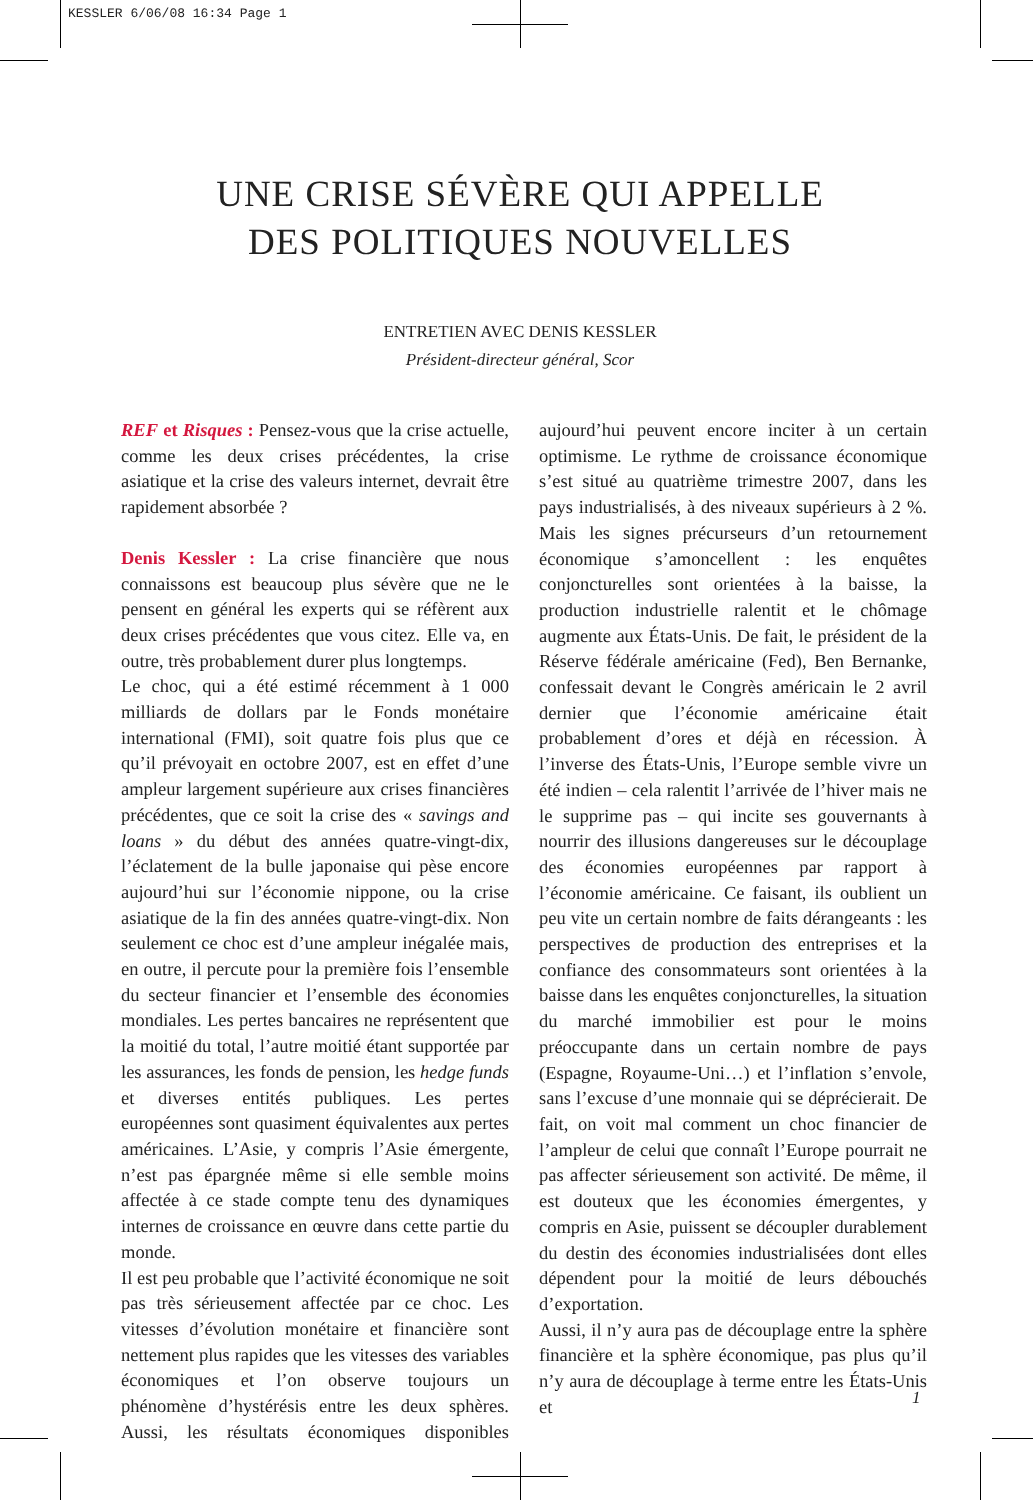KESSLER 6/06/08 16:34 Page 1
UNE CRISE SÉVÈRE QUI APPELLE
DES POLITIQUES NOUVELLES
ENTRETIEN AVEC DENIS KESSLER
Président-directeur général, Scor
REF et Risques : Pensez-vous que la crise actuelle, comme les deux crises précédentes, la crise asiatique et la crise des valeurs internet, devrait être rapidement absorbée ?
Denis Kessler : La crise financière que nous connaissons est beaucoup plus sévère que ne le pensent en général les experts qui se réfèrent aux deux crises précédentes que vous citez. Elle va, en outre, très probablement durer plus longtemps.
Le choc, qui a été estimé récemment à 1 000 milliards de dollars par le Fonds monétaire international (FMI), soit quatre fois plus que ce qu’il prévoyait en octobre 2007, est en effet d’une ampleur largement supérieure aux crises financières précédentes, que ce soit la crise des « savings and loans » du début des années quatre-vingt-dix, l’éclatement de la bulle japonaise qui pèse encore aujourd’hui sur l’économie nippone, ou la crise asiatique de la fin des années quatre-vingt-dix. Non seulement ce choc est d’une ampleur inégalée mais, en outre, il percute pour la première fois l’ensemble du secteur financier et l’ensemble des économies mondiales. Les pertes bancaires ne représentent que la moitié du total, l’autre moitié étant supportée par les assurances, les fonds de pension, les hedge funds et diverses entités publiques. Les pertes européennes sont quasiment équivalentes aux pertes américaines. L’Asie, y compris l’Asie émergente, n’est pas épargnée même si elle semble moins affectée à ce stade compte tenu des dynamiques internes de croissance en œuvre dans cette partie du monde.
Il est peu probable que l’activité économique ne soit pas très sérieusement affectée par ce choc. Les vitesses d’évolution monétaire et financière sont nettement plus rapides que les vitesses des variables économiques et l’on observe toujours un phénomène d’hystérésis entre les deux sphères. Aussi, les résultats économiques disponibles aujourd’hui peuvent encore inciter à un certain optimisme. Le rythme de croissance économique s’est situé au quatrième trimestre 2007, dans les pays industrialisés, à des niveaux supérieurs à 2 %. Mais les signes précurseurs d’un retournement économique s’amoncellent : les enquêtes conjoncturelles sont orientées à la baisse, la production industrielle ralentit et le chômage augmente aux États-Unis. De fait, le président de la Réserve fédérale américaine (Fed), Ben Bernanke, confessait devant le Congrès américain le 2 avril dernier que l’économie américaine était probablement d’ores et déjà en récession. À l’inverse des États-Unis, l’Europe semble vivre un été indien – cela ralentit l’arrivée de l’hiver mais ne le supprime pas – qui incite ses gouvernants à nourrir des illusions dangereuses sur le découplage des économies européennes par rapport à l’économie américaine. Ce faisant, ils oublient un peu vite un certain nombre de faits dérangeants : les perspectives de production des entreprises et la confiance des consommateurs sont orientées à la baisse dans les enquêtes conjoncturelles, la situation du marché immobilier est pour le moins préoccupante dans un certain nombre de pays (Espagne, Royaume-Uni…) et l’inflation s’envole, sans l’excuse d’une monnaie qui se déprécierait. De fait, on voit mal comment un choc financier de l’ampleur de celui que connaît l’Europe pourrait ne pas affecter sérieusement son activité. De même, il est douteux que les économies émergentes, y compris en Asie, puissent se découpler durablement du destin des économies industrialisées dont elles dépendent pour la moitié de leurs débouchés d’exportation.
Aussi, il n’y aura pas de découplage entre la sphère financière et la sphère économique, pas plus qu’il n’y aura de découplage à terme entre les États-Unis et
1